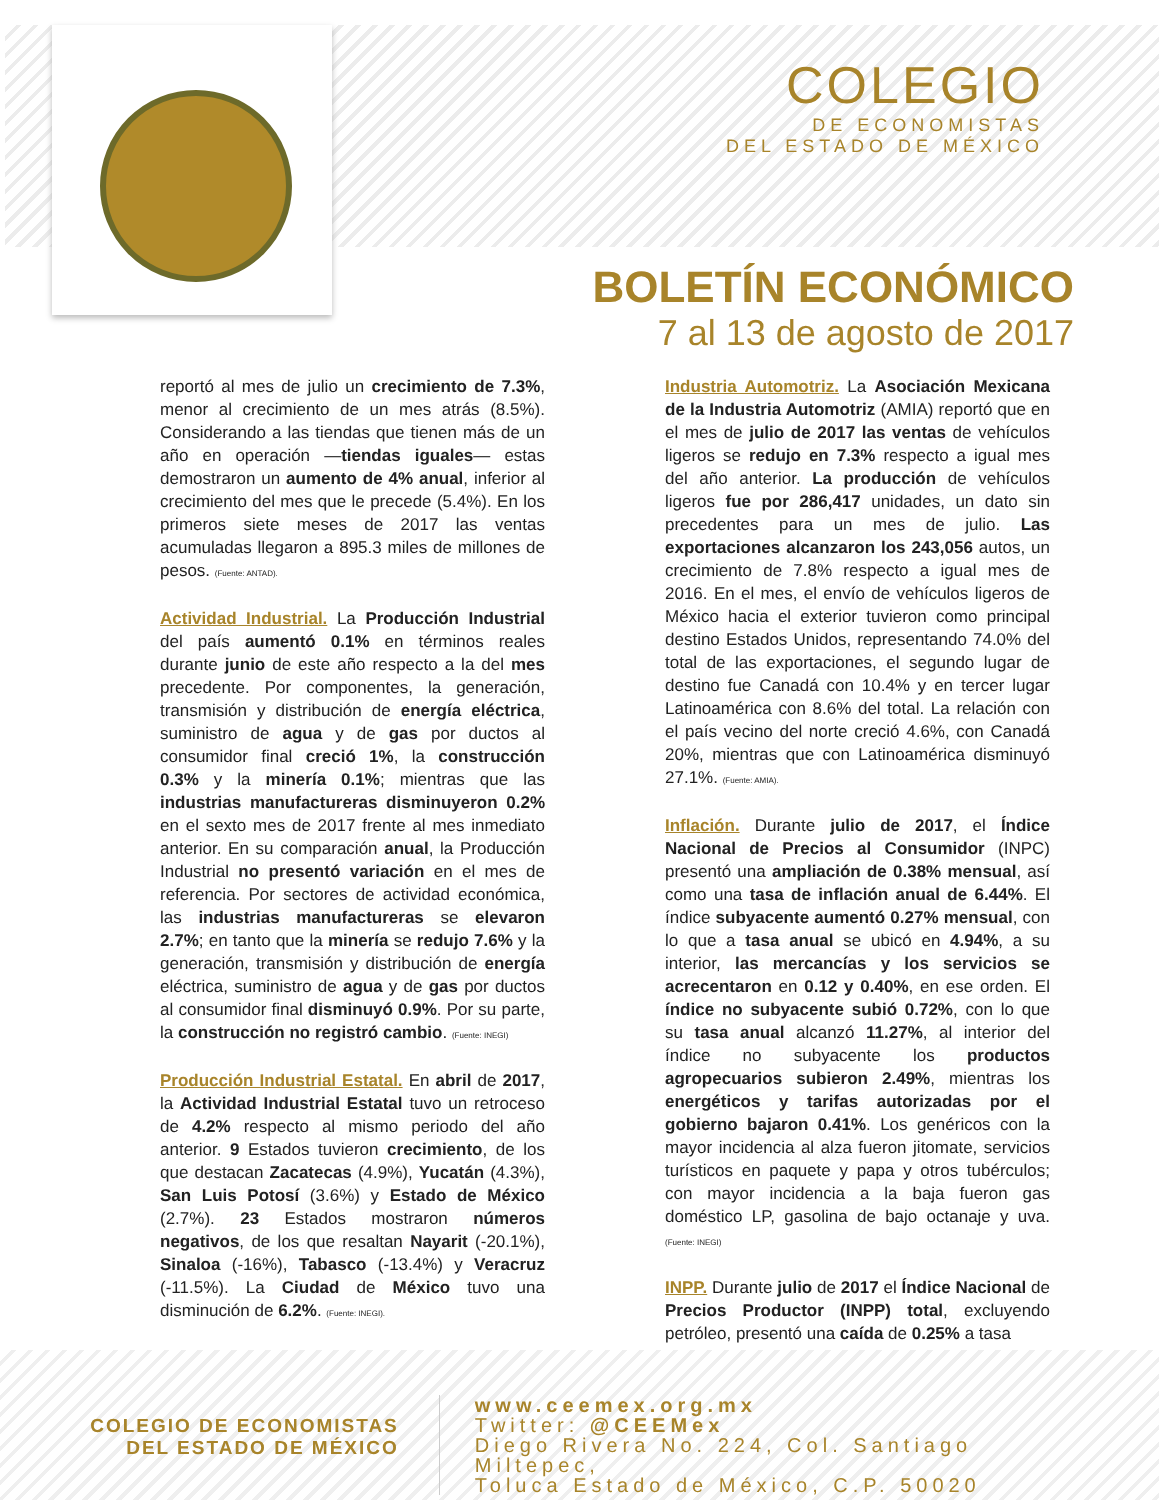COLEGIO
DE ECONOMISTAS
DEL ESTADO DE MÉXICO
BOLETÍN ECONÓMICO
7 al 13 de agosto de 2017
reportó al mes de julio un crecimiento de 7.3%, menor al crecimiento de un mes atrás (8.5%). Considerando a las tiendas que tienen más de un año en operación —tiendas iguales— estas demostraron un aumento de 4% anual, inferior al crecimiento del mes que le precede (5.4%). En los primeros siete meses de 2017 las ventas acumuladas llegaron a 895.3 miles de millones de pesos. (Fuente: ANTAD).
Actividad Industrial. La Producción Industrial del país aumentó 0.1% en términos reales durante junio de este año respecto a la del mes precedente. Por componentes, la generación, transmisión y distribución de energía eléctrica, suministro de agua y de gas por ductos al consumidor final creció 1%, la construcción 0.3% y la minería 0.1%; mientras que las industrias manufactureras disminuyeron 0.2% en el sexto mes de 2017 frente al mes inmediato anterior. En su comparación anual, la Producción Industrial no presentó variación en el mes de referencia. Por sectores de actividad económica, las industrias manufactureras se elevaron 2.7%; en tanto que la minería se redujo 7.6% y la generación, transmisión y distribución de energía eléctrica, suministro de agua y de gas por ductos al consumidor final disminuyó 0.9%. Por su parte, la construcción no registró cambio. (Fuente: INEGI)
Producción Industrial Estatal. En abril de 2017, la Actividad Industrial Estatal tuvo un retroceso de 4.2% respecto al mismo periodo del año anterior. 9 Estados tuvieron crecimiento, de los que destacan Zacatecas (4.9%), Yucatán (4.3%), San Luis Potosí (3.6%) y Estado de México (2.7%). 23 Estados mostraron números negativos, de los que resaltan Nayarit (-20.1%), Sinaloa (-16%), Tabasco (-13.4%) y Veracruz (-11.5%). La Ciudad de México tuvo una disminución de 6.2%. (Fuente: INEGI).
Industria Automotriz. La Asociación Mexicana de la Industria Automotriz (AMIA) reportó que en el mes de julio de 2017 las ventas de vehículos ligeros se redujo en 7.3% respecto a igual mes del año anterior. La producción de vehículos ligeros fue por 286,417 unidades, un dato sin precedentes para un mes de julio. Las exportaciones alcanzaron los 243,056 autos, un crecimiento de 7.8% respecto a igual mes de 2016. En el mes, el envío de vehículos ligeros de México hacia el exterior tuvieron como principal destino Estados Unidos, representando 74.0% del total de las exportaciones, el segundo lugar de destino fue Canadá con 10.4% y en tercer lugar Latinoamérica con 8.6% del total. La relación con el país vecino del norte creció 4.6%, con Canadá 20%, mientras que con Latinoamérica disminuyó 27.1%. (Fuente: AMIA).
Inflación. Durante julio de 2017, el Índice Nacional de Precios al Consumidor (INPC) presentó una ampliación de 0.38% mensual, así como una tasa de inflación anual de 6.44%. El índice subyacente aumentó 0.27% mensual, con lo que a tasa anual se ubicó en 4.94%, a su interior, las mercancías y los servicios se acrecentaron en 0.12 y 0.40%, en ese orden. El índice no subyacente subió 0.72%, con lo que su tasa anual alcanzó 11.27%, al interior del índice no subyacente los productos agropecuarios subieron 2.49%, mientras los energéticos y tarifas autorizadas por el gobierno bajaron 0.41%. Los genéricos con la mayor incidencia al alza fueron jitomate, servicios turísticos en paquete y papa y otros tubérculos; con mayor incidencia a la baja fueron gas doméstico LP, gasolina de bajo octanaje y uva. (Fuente: INEGI)
INPP. Durante julio de 2017 el Índice Nacional de Precios Productor (INPP) total, excluyendo petróleo, presentó una caída de 0.25% a tasa
COLEGIO DE ECONOMISTAS
DEL ESTADO DE MÉXICO
www.ceemex.org.mx
Twitter: @CEEMex
Diego Rivera No. 224, Col. Santiago Miltepec,
Toluca Estado de México, C.P. 50020